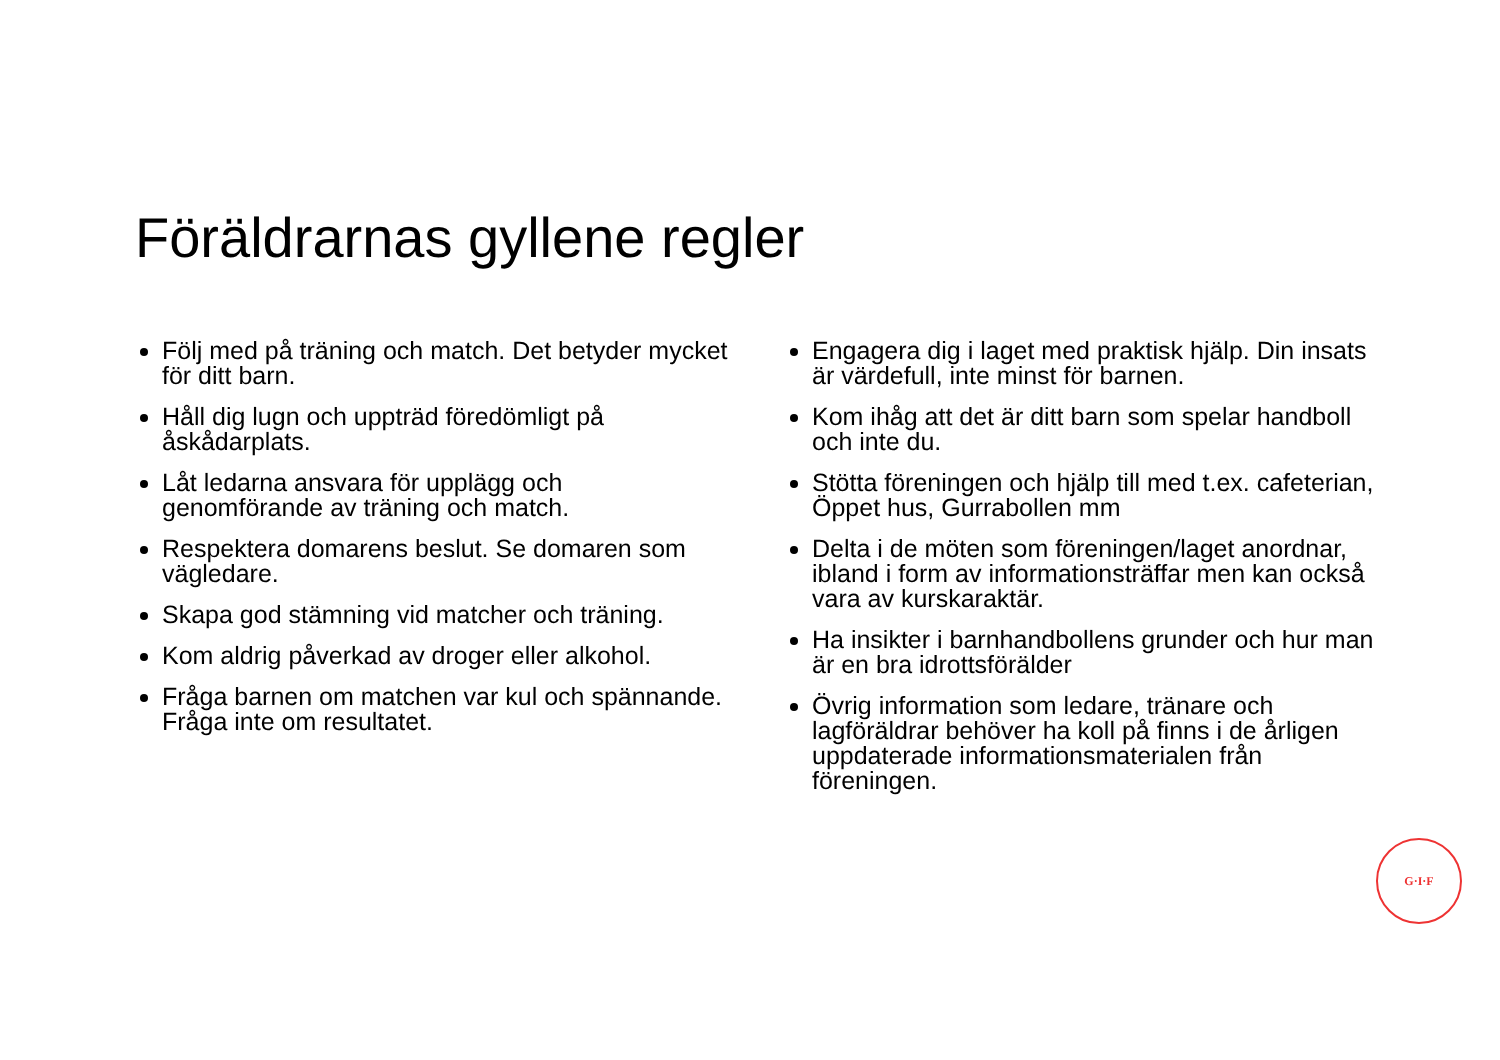Föräldrarnas gyllene regler
Följ med på träning och match. Det betyder mycket för ditt barn.
Håll dig lugn och uppträd föredömligt på åskådarplats.
Låt ledarna ansvara för upplägg och genomförande av träning och match.
Respektera domarens beslut. Se domaren som vägledare.
Skapa god stämning vid matcher och träning.
Kom aldrig påverkad av droger eller alkohol.
Fråga barnen om matchen var kul och spännande. Fråga inte om resultatet.
Engagera dig i laget med praktisk hjälp. Din insats är värdefull, inte minst för barnen.
Kom ihåg att det är ditt barn som spelar handboll och inte du.
Stötta föreningen och hjälp till med t.ex. cafeterian, Öppet hus, Gurrabollen mm
Delta i de möten som föreningen/laget anordnar, ibland i form av informationsträffar men kan också vara av kurskaraktär.
Ha insikter i barnhandbollens grunder och hur man är en bra idrottsförälder
Övrig information som ledare, tränare och lagföräldrar behöver ha koll på finns i de årligen uppdaterade informationsmaterialen från föreningen.
G·I·F